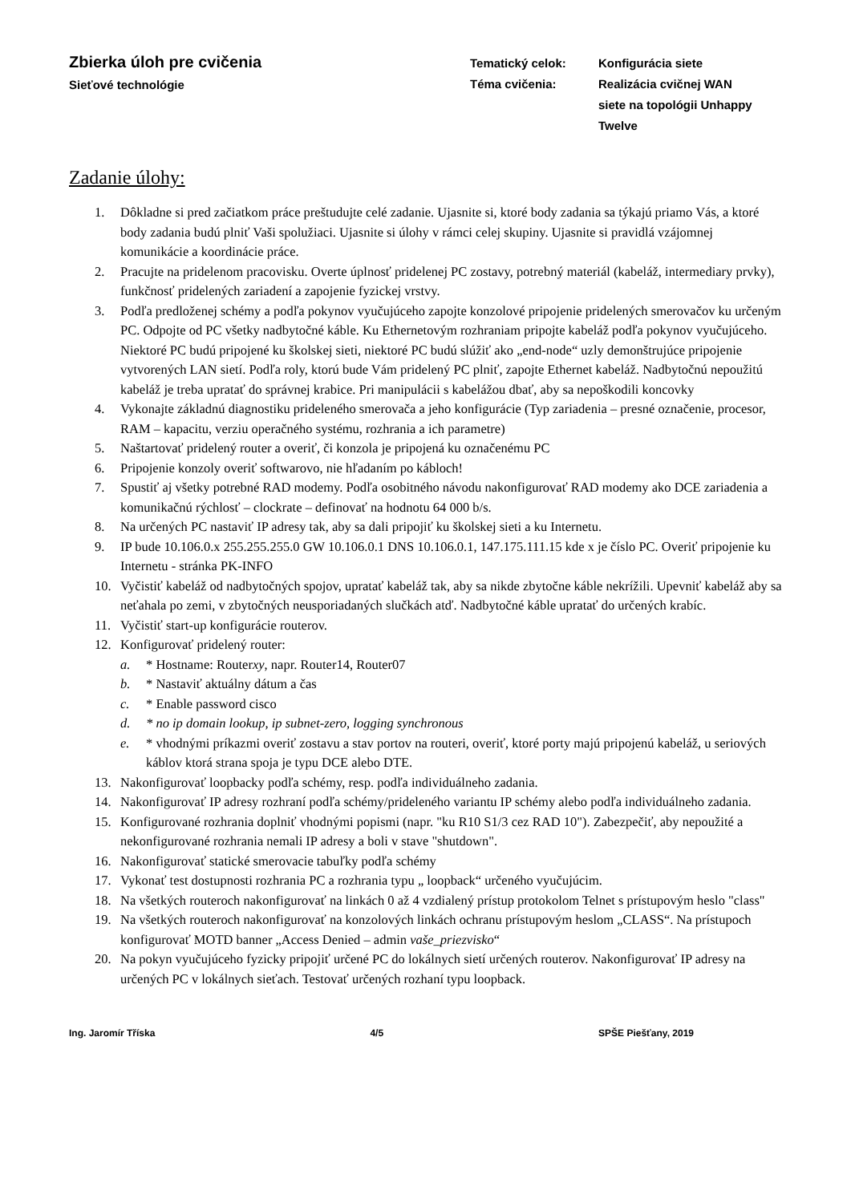Zbierka úloh pre cvičenia
Sieťové technológie
Tematický celok:
Konfigurácia siete
Téma cvičenia:
Realizácia cvičnej WAN siete na topológii Unhappy Twelve
Zadanie úlohy:
1. Dôkladne si pred začiatkom práce preštudujte celé zadanie. Ujasnite si, ktoré body zadania sa týkajú priamo Vás, a ktoré body zadania budú plniť Vaši spolužiaci. Ujasnite si úlohy v rámci celej skupiny. Ujasnite si pravidlá vzájomnej komunikácie a koordinácie práce.
2. Pracujte na pridelenom pracovisku. Overte úplnosť pridelenej PC zostavy, potrebný materiál (kabeláž, intermediary prvky), funkčnosť pridelených zariadení a zapojenie fyzickej vrstvy.
3. Podľa predloženej schémy a podľa pokynov vyučujúceho zapojte konzolové pripojenie pridelených smerovačov ku určeným PC. Odpojte od PC všetky nadbytočné káble. Ku Ethernetovým rozhraniam pripojte kabeláž podľa pokynov vyučujúceho. Niektoré PC budú pripojené ku školskej sieti, niektoré PC budú slúžiť ako „end-node“ uzly demonštrujúce pripojenie vytvorených LAN sietí. Podľa roly, ktorú bude Vám pridelený PC plniť, zapojte Ethernet kabeláž. Nadbytočnú nepoužitú kabeláž je treba upratať do správnej krabice. Pri manipulácii s kabelážou dbať, aby sa nepoškodili koncovky
4. Vykonajte základnú diagnostiku prideleného smerovača a jeho konfigurácie (Typ zariadenia – presné označenie, procesor, RAM – kapacitu, verziu operačného systému, rozhrania a ich parametre)
5. Naštartovať pridelený router a overiť, či konzola je pripojená ku označenému PC
6. Pripojenie konzoly overiť softwarovo, nie hľadaním po kábloch!
7. Spustiť aj všetky potrebné RAD modemy. Podľa osobitného návodu nakonfigurovať RAD modemy ako DCE zariadenia a komunikačnú rýchlosť – clockrate – definovať na hodnotu 64 000 b/s.
8. Na určených PC nastaviť IP adresy tak, aby sa dali pripojiť ku školskej sieti a ku Internetu.
9. IP bude 10.106.0.x 255.255.255.0 GW 10.106.0.1 DNS 10.106.0.1, 147.175.111.15 kde x je číslo PC. Overiť pripojenie ku Internetu - stránka PK-INFO
10. Vyčistiť kabeláž od nadbytočných spojov, upratať kabeláž tak, aby sa nikde zbytočne káble nekrížili. Upevniť kabeláž aby sa neťahala po zemi, v zbytočných neusporiadaných slučkách atď. Nadbytočné káble upratať do určených krabíc.
11. Vyčistiť start-up konfigurácie routerov.
12. Konfigurovať pridelený router:
a. * Hostname: Routerxy, napr. Router14, Router07
b. * Nastaviť aktuálny dátum a čas
c. * Enable password cisco
d. * no ip domain lookup, ip subnet-zero, logging synchronous
e. * vhodnými príkazmi overiť zostavu a stav portov na routeri, overiť, ktoré porty majú pripojenú kabeláž, u seriových káblov ktorá strana spoja je typu DCE alebo DTE.
13. Nakonfigurovať loopbacky podľa schémy, resp. podľa individuálneho zadania.
14. Nakonfigurovať IP adresy rozhraní podľa schémy/prideleného variantu IP schémy alebo podľa individuálneho zadania.
15. Konfigurované rozhrania doplniť vhodnými popismi (napr. "ku R10 S1/3 cez RAD 10"). Zabezpečiť, aby nepoužité a nekonfigurované rozhrania nemali IP adresy a boli v stave "shutdown".
16. Nakonfigurovať statické smerovacie tabuľky podľa schémy
17. Vykonať test dostupnosti rozhrania PC a rozhrania typu „ loopback“ určeného vyučujúcim.
18. Na všetkých routeroch nakonfigurovať na linkách 0 až 4 vzdialený prístup protokolom Telnet s prístupovým heslo "class"
19. Na všetkých routeroch nakonfigurovať na konzolových linkách ochranu prístupovým heslom „CLASS“. Na prístupoch konfigurovať MOTD banner „Access Denied – admin vaše_priezvisko“
20. Na pokyn vyučujúceho fyzicky pripojiť určené PC do lokálnych sietí určených routerov. Nakonfigurovať IP adresy na určených PC v lokálnych sieťach. Testovať určených rozhaní typu loopback.
Ing. Jaromír Tříska 4/5 SPŠE Piešťany, 2019